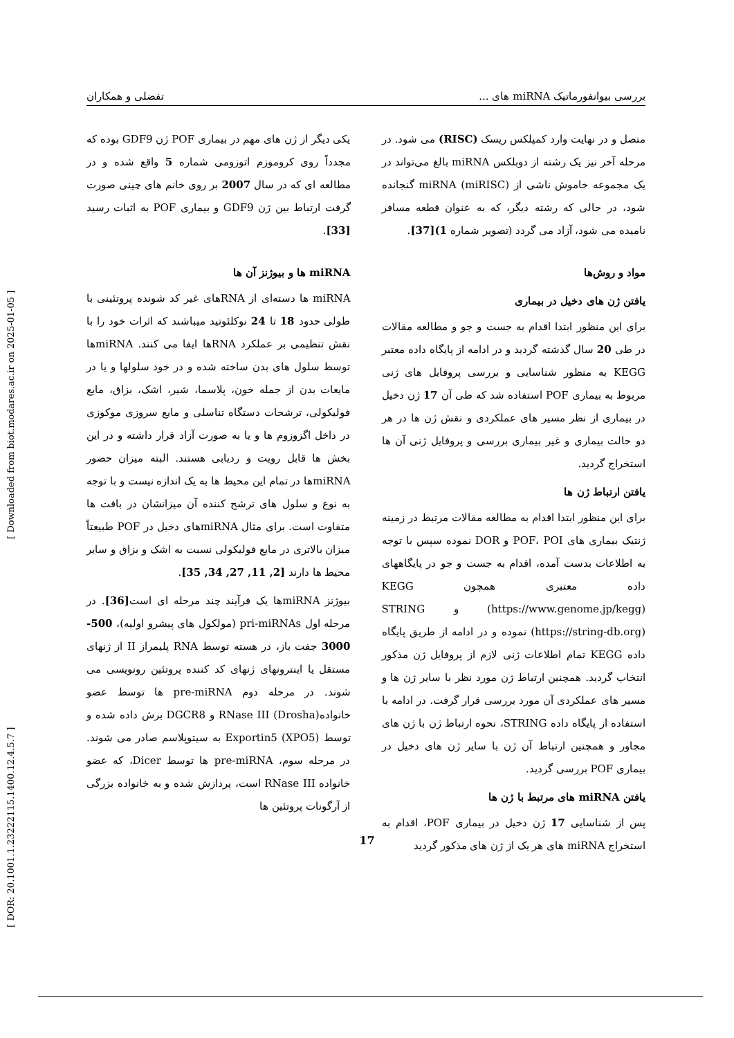بررسی بیوانفورماتیک miRNA های ... تفضلی و همکاران
یکی دیگر از ژن های مهم در بیماری POF ژن GDF9 بوده که مجدداً روی کروموزم اتوزومی شماره 5 واقع شده و در مطالعه ای که در سال 2007 بر روی خانم های چینی صورت گرفت ارتباط بین ژن GDF9 و بیماری POF به اثبات رسید [33].
miRNA ها و بیوژنز آن ها
miRNA ها دسته‌ای از RNAهای غیر کد شونده پروتئینی با طولی حدود 18 تا 24 نوکلئوتید میباشند که اثرات خود را با نقش تنظیمی بر عملکرد RNAها ایفا می کنند. miRNAها توسط سلول های بدن ساخته شده و در خود سلولها و یا در مایعات بدن از جمله خون، پلاسما، شیر، اشک، بزاق، مایع فولیکولی، ترشحات دستگاه تناسلی و مایع سروزی موکوزی در داخل اگزوزوم ها و یا به صورت آزاد قرار داشته و در این بخش ها قابل رویت و ردیابی هستند. البته میزان حضور miRNAها در تمام این محیط ها به یک اندازه نیست و با توجه به نوع و سلول های ترشح کننده آن میزانشان در بافت ها متفاوت است. برای مثال miRNAهای دخیل در POF طبیعتاً میزان بالاتری در مایع فولیکولی نسبت به اشک و بزاق و سایر محیط ها دارند [2, 11, 27, 34, 35].
بیوژنز miRNAها یک فرآیند چند مرحله ای است[36]. در مرحله اول pri-miRNAs (مولکول های پیشرو اولیه)، 500-3000 جفت باز، در هسته توسط RNA پلیمراز II از ژنهای مستقل یا اینترونهای ژنهای کد کننده پروتئین رونویسی می شوند. در مرحله دوم pre-miRNA ها توسط عضو خانواده(RNase III (Drosha و DGCR8 برش داده شده و توسط (Exportin5 (XPO5 به سیتوپلاسم صادر می شوند. در مرحله سوم، pre-miRNA ها توسط Dicer، که عضو خانواده RNase III است، پردازش شده و به خانواده بزرگی از آرگونات پروتئین ها
متصل و در نهایت وارد کمپلکس ریسک (RISC) می شود. در مرحله آخر نیز یک رشته از دوبلکس miRNA بالغ می‌تواند در یک مجموعه خاموش ناشی از miRNA (miRISC) گنجانده شود، در حالی که رشته دیگر، که به عنوان قطعه مسافر نامیده می شود، آزاد می گردد (تصویر شماره 1)[37].
مواد و روش‌ها
یافتن ژن های دخیل در بیماری
برای این منظور ابتدا اقدام به جست و جو و مطالعه مقالات در طی 20 سال گذشته گردید و در ادامه از پایگاه داده معتبر KEGG به منظور شناسایی و بررسی پروفایل های ژنی مربوط به بیماری POF استفاده شد که طی آن 17 ژن دخیل در بیماری از نظر مسیر های عملکردی و نقش ژن ها در هر دو حالت بیماری و غیر بیماری بررسی و پروفایل ژنی آن ها استخراج گردید.
یافتن ارتباط ژن ها
برای این منظور ابتدا اقدام به مطالعه مقالات مرتبط در زمینه ژنتیک بیماری های POF، POI و DOR نموده سپس با توجه به اطلاعات بدست آمده، اقدام به جست و جو در پایگاههای داده معتبری همچون KEGG (https://www.genome.jp/kegg) و STRING (https://string-db.org) نموده و در ادامه از طریق پایگاه داده KEGG تمام اطلاعات ژنی لازم از پروفایل ژن مذکور انتخاب گردید. همچنین ارتباط ژن مورد نظر با سایر ژن ها و مسیر های عملکردی آن مورد بررسی قرار گرفت. در ادامه با استفاده از پایگاه داده STRING، نحوه ارتباط ژن با ژن های مجاور و همچنین ارتباط آن ژن با سایر ژن های دخیل در بیماری POF بررسی گردید.
یافتن miRNA های مرتبط با ژن ها
پس از شناسایی 17 ژن دخیل در بیماری POF، اقدام به استخراج miRNA های هر یک از ژن های مذکور گردید
[ DOR: 20.1001.1.23222115.1400.12.4.5.7 ] [ Downloaded from biot.modares.ac.ir on 2025-01-05 ]
17